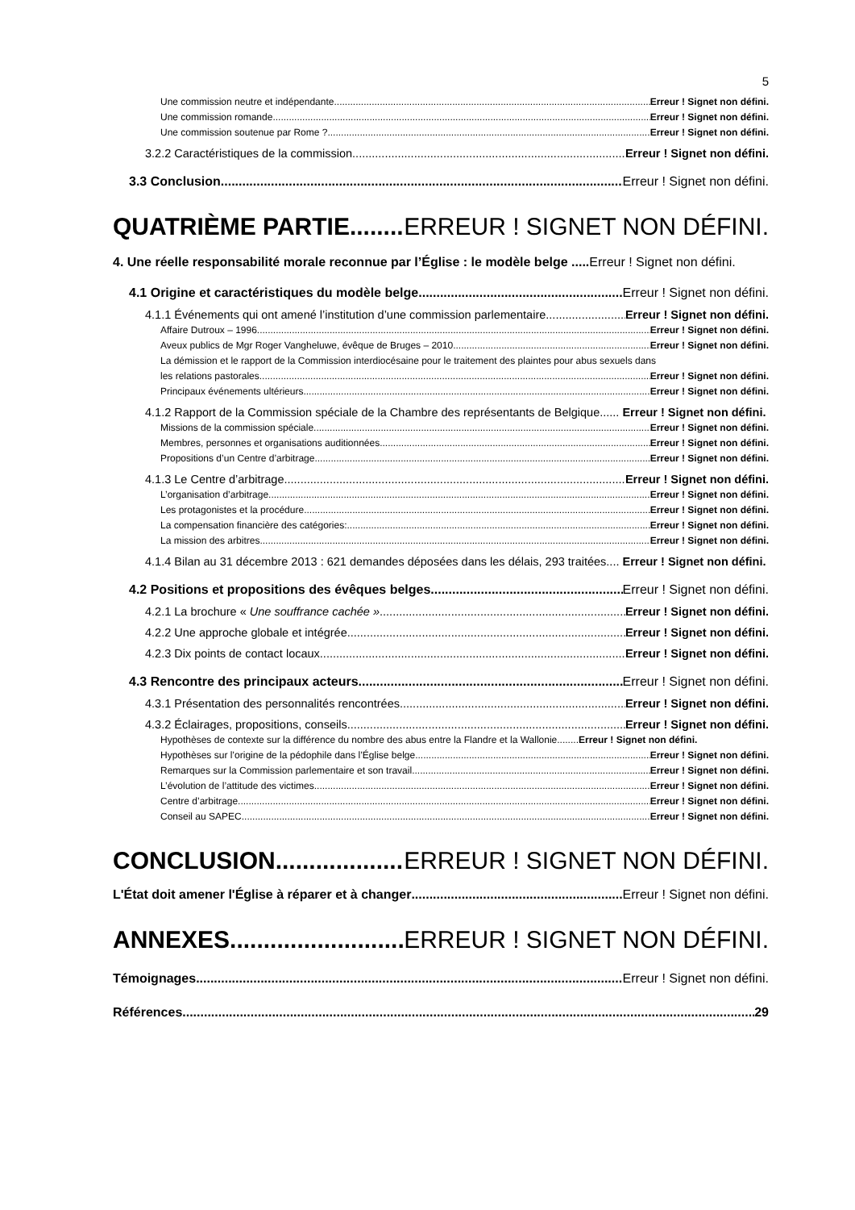5
Une commission neutre et indépendante Erreur ! Signet non défini.
Une commission romande Erreur ! Signet non défini.
Une commission soutenue par Rome ? Erreur ! Signet non défini.
3.2.2 Caractéristiques de la commission Erreur ! Signet non défini.
3.3 Conclusion Erreur ! Signet non défini.
QUATRIÈME PARTIE ERREUR ! SIGNET NON DÉFINI.
4. Une réelle responsabilité morale reconnue par l’Église : le modèle belge ..... Erreur ! Signet non défini.
4.1 Origine et caractéristiques du modèle belge Erreur ! Signet non défini.
4.1.1 Événements qui ont amené l’institution d’une commission parlementaire Erreur ! Signet non défini.
Affaire Dutroux – 1996 Erreur ! Signet non défini.
Aveux publics de Mgr Roger Vangheluwe, évêque de Bruges – 2010 Erreur ! Signet non défini.
La démission et le rapport de la Commission interdiocésaine pour le traitement des plaintes pour abus sexuels dans
les relations pastorales. Erreur ! Signet non défini.
Principaux événements ultérieurs Erreur ! Signet non défini.
4.1.2 Rapport de la Commission spéciale de la Chambre des représentants de Belgique...... Erreur ! Signet non défini.
Missions de la commission spéciale Erreur ! Signet non défini.
Membres, personnes et organisations auditionnées Erreur ! Signet non défini.
Propositions d’un Centre d’arbitrage Erreur ! Signet non défini.
4.1.3 Le Centre d’arbitrage Erreur ! Signet non défini.
L’organisation d’arbitrage Erreur ! Signet non défini.
Les protagonistes et la procédure Erreur ! Signet non défini.
La compensation financière des catégories: Erreur ! Signet non défini.
La mission des arbitres Erreur ! Signet non défini.
4.1.4 Bilan au 31 décembre 2013 : 621 demandes déposées dans les délais, 293 traitées.... Erreur ! Signet non défini.
4.2 Positions et propositions des évêques belges Erreur ! Signet non défini.
4.2.1 La brochure « Une souffrance cachée » Erreur ! Signet non défini.
4.2.2 Une approche globale et intégrée Erreur ! Signet non défini.
4.2.3 Dix points de contact locaux Erreur ! Signet non défini.
4.3 Rencontre des principaux acteurs Erreur ! Signet non défini.
4.3.1 Présentation des personnalités rencontrées Erreur ! Signet non défini.
4.3.2 Éclairages, propositions, conseils Erreur ! Signet non défini.
Hypothèses de contexte sur la différence du nombre des abus entre la Flandre et la Wallonie........Erreur ! Signet non défini.
Hypothèses sur l’origine de la pédophile dans l’Église belge Erreur ! Signet non défini.
Remarques sur la Commission parlementaire et son travail Erreur ! Signet non défini.
L’évolution de l’attitude des victimes Erreur ! Signet non défini.
Centre d’arbitrage Erreur ! Signet non défini.
Conseil au SAPEC Erreur ! Signet non défini.
CONCLUSION ERREUR ! SIGNET NON DÉFINI.
L'État doit amener l'Église à réparer et à changer Erreur ! Signet non défini.
ANNEXES ERREUR ! SIGNET NON DÉFINI.
Témoignages Erreur ! Signet non défini.
Références 29